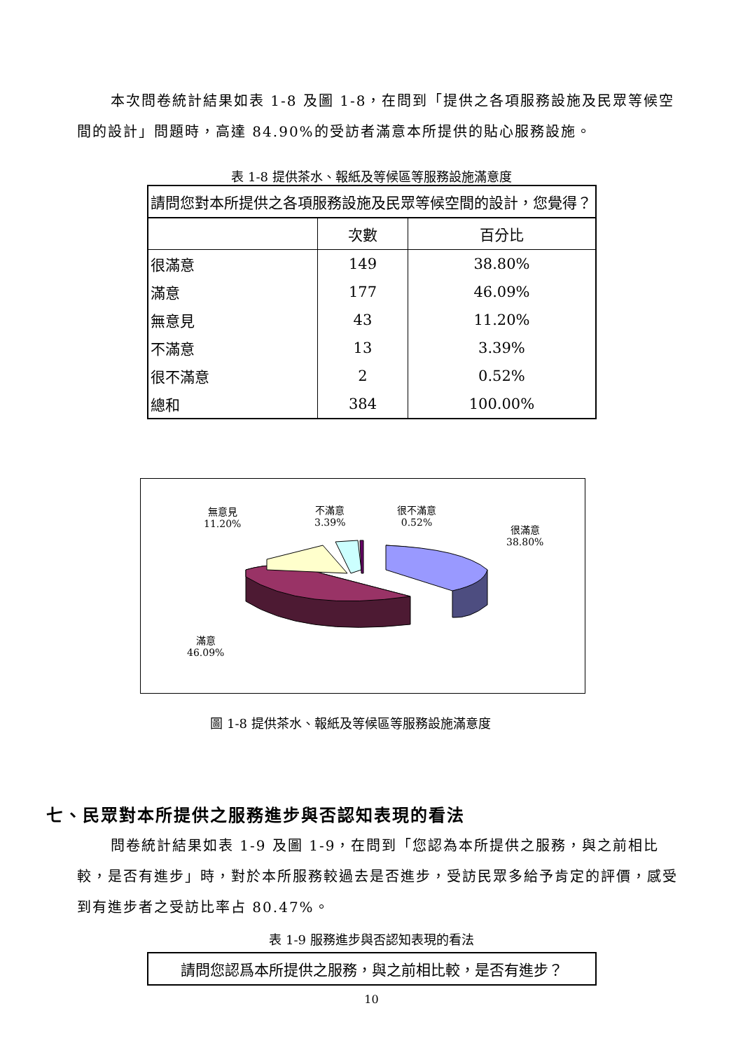本次問卷統計結果如表 1-8 及圖 1-8，在問到「提供之各項服務設施及民眾等候空間的設計」問題時，高達 84.90%的受訪者滿意本所提供的貼心服務設施。
表 1-8 提供茶水、報紙及等候區等服務設施滿意度
| 請問您對本所提供之各項服務設施及民眾等候空間的設計，您覺得？ | | |
| --- | --- | --- |
| | 次數 | 百分比 |
| 很滿意 | 149 | 38.80% |
| 滿意 | 177 | 46.09% |
| 無意見 | 43 | 11.20% |
| 不滿意 | 13 | 3.39% |
| 很不滿意 | 2 | 0.52% |
| 總和 | 384 | 100.00% |
無意見
11.20%
不滿意
3.39%
很不滿意
0.52%
很滿意
38.80%
滿意
46.09%
圖 1-8 提供茶水、報紙及等候區等服務設施滿意度
七、民眾對本所提供之服務進步與否認知表現的看法
問卷統計結果如表 1-9 及圖 1-9，在問到「您認為本所提供之服務，與之前相比較，是否有進步」時，對於本所服務較過去是否進步，受訪民眾多給予肯定的評價，感受到有進步者之受訪比率占 80.47%。
表 1-9 服務進步與否認知表現的看法
| 請問您認爲本所提供之服務，與之前相比較，是否有進步？ |
10